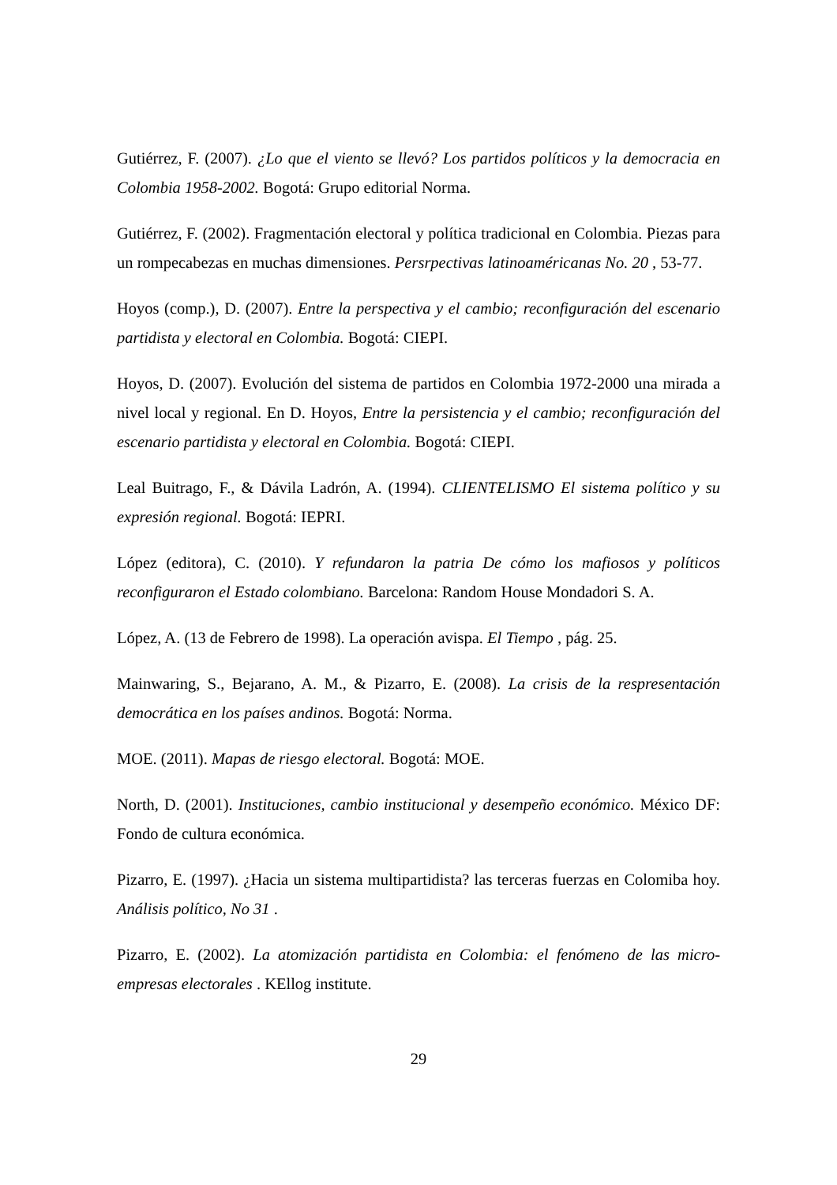Gutiérrez, F. (2007). ¿Lo que el viento se llevó? Los partidos políticos y la democracia en Colombia 1958-2002. Bogotá: Grupo editorial Norma.
Gutiérrez, F. (2002). Fragmentación electoral y política tradicional en Colombia. Piezas para un rompecabezas en muchas dimensiones. Persrpectivas latinoaméricanas No. 20 , 53-77.
Hoyos (comp.), D. (2007). Entre la perspectiva y el cambio; reconfiguración del escenario partidista y electoral en Colombia. Bogotá: CIEPI.
Hoyos, D. (2007). Evolución del sistema de partidos en Colombia 1972-2000 una mirada a nivel local y regional. En D. Hoyos, Entre la persistencia y el cambio; reconfiguración del escenario partidista y electoral en Colombia. Bogotá: CIEPI.
Leal Buitrago, F., & Dávila Ladrón, A. (1994). CLIENTELISMO El sistema político y su expresión regional. Bogotá: IEPRI.
López (editora), C. (2010). Y refundaron la patria De cómo los mafiosos y políticos reconfiguraron el Estado colombiano. Barcelona: Random House Mondadori S. A.
López, A. (13 de Febrero de 1998). La operación avispa. El Tiempo , pág. 25.
Mainwaring, S., Bejarano, A. M., & Pizarro, E. (2008). La crisis de la respresentación democrática en los países andinos. Bogotá: Norma.
MOE. (2011). Mapas de riesgo electoral. Bogotá: MOE.
North, D. (2001). Instituciones, cambio institucional y desempeño económico. México DF: Fondo de cultura económica.
Pizarro, E. (1997). ¿Hacia un sistema multipartidista? las terceras fuerzas en Colomiba hoy. Análisis político, No 31 .
Pizarro, E. (2002). La atomización partidista en Colombia: el fenómeno de las micro-empresas electorales . KEllog institute.
29